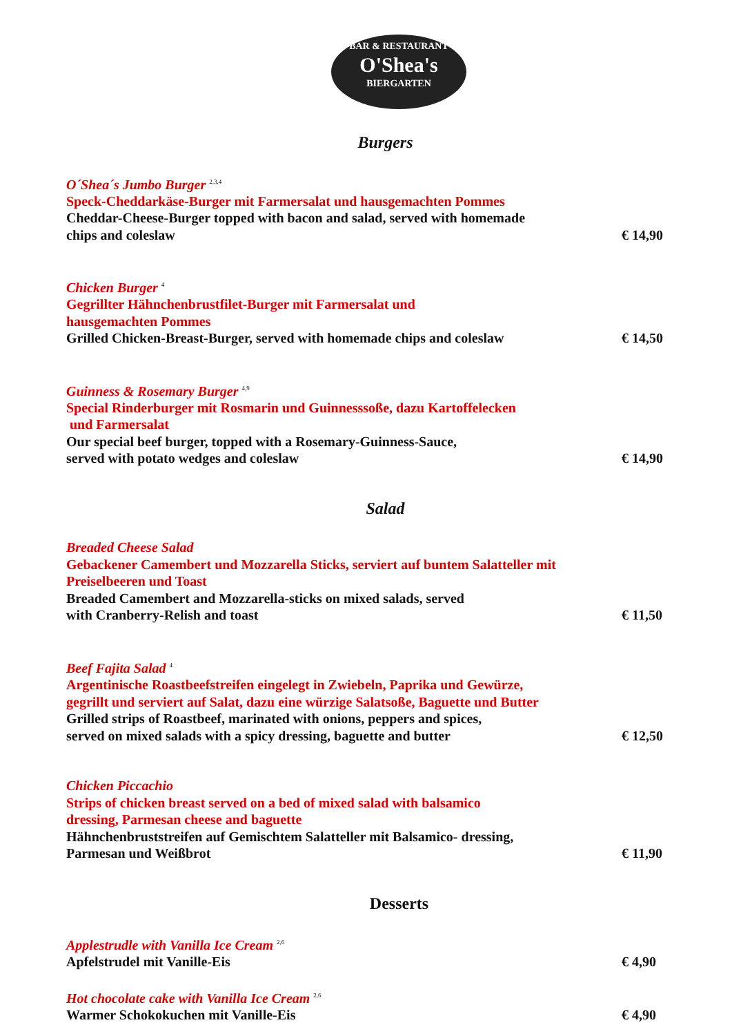BAR & RESTAURANT
O'Shea's
BIERGARTEN
Burgers
O´Shea´s Jumbo Burger <sup>2,3,4</sup>
Speck-Cheddarkäse-Burger mit Farmersalat und hausgemachten Pommes
Cheddar-Cheese-Burger topped with bacon and salad, served with homemade
chips and coleslaw
€ 14,90
Chicken Burger <sup>4</sup>
Gegrillter Hähnchenbrustfilet-Burger mit Farmersalat und
hausgemachten Pommes
Grilled Chicken-Breast-Burger, served with homemade chips and coleslaw
€ 14,50
Guinness & Rosemary Burger <sup>4,9</sup>
Special Rinderburger mit Rosmarin und Guinnesssoße, dazu Kartoffelecken
und Farmersalat
Our special beef burger, topped with a Rosemary-Guinness-Sauce,
served with potato wedges and coleslaw
€ 14,90
Salad
Breaded Cheese Salad
Gebackener Camembert und Mozzarella Sticks, serviert auf buntem Salatteller mit
Preiselbeeren und Toast
Breaded Camembert and Mozzarella-sticks on mixed salads, served
with Cranberry-Relish and toast
€ 11,50
Beef Fajita Salad <sup>4</sup>
Argentinische Roastbeefstreifen eingelegt in Zwiebeln, Paprika und Gewürze,
gegrillt und serviert auf Salat, dazu eine würzige Salatsoße, Baguette und Butter
Grilled strips of Roastbeef, marinated with onions, peppers and spices,
served on mixed salads with a spicy dressing, baguette and butter
€ 12,50
Chicken Piccachio
Strips of chicken breast served on a bed of mixed salad with balsamico
dressing, Parmesan cheese and baguette
Hähnchenbruststreifen auf Gemischtem Salatteller mit Balsamico- dressing,
Parmesan und Weißbrot
€ 11,90
Desserts
Applestrudle with Vanilla Ice Cream <sup>2,6</sup>
Apfelstrudel mit Vanille-Eis
€ 4,90
Hot chocolate cake with Vanilla Ice Cream <sup>2,6</sup>
Warmer Schokokuchen mit Vanille-Eis
€ 4,90